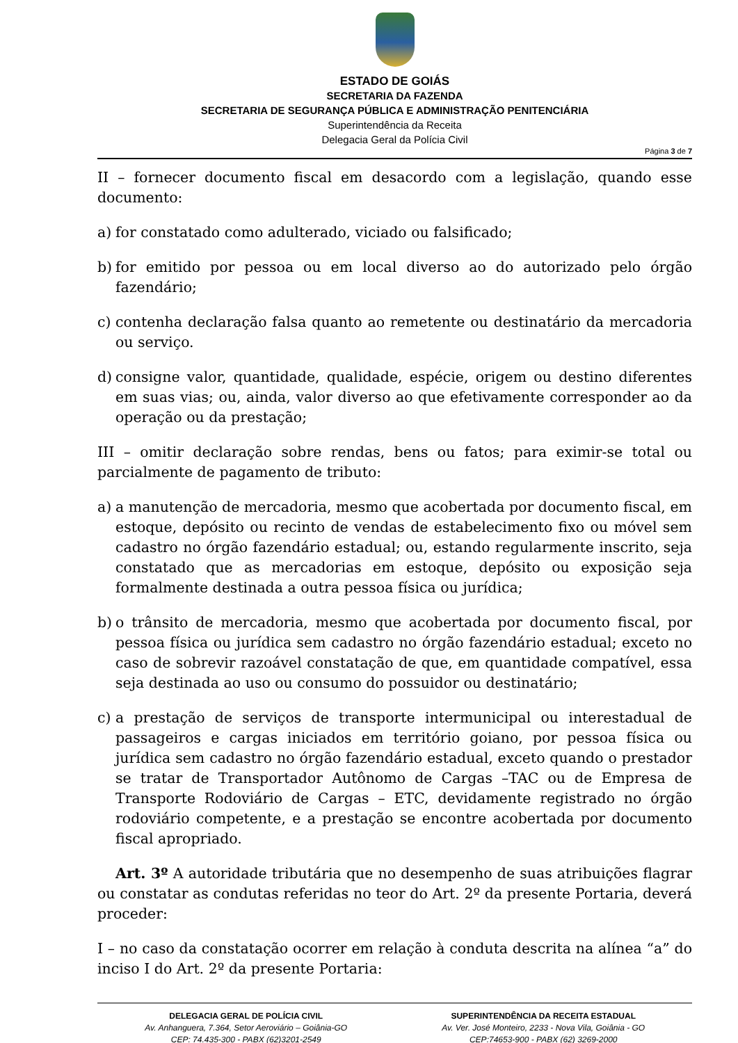ESTADO DE GOIÁS
SECRETARIA DA FAZENDA
SECRETARIA DE SEGURANÇA PÚBLICA E ADMINISTRAÇÃO PENITENCIÁRIA
Superintendência da Receita
Delegacia Geral da Polícia Civil
Página 3 de 7
II – fornecer documento fiscal em desacordo com a legislação, quando esse documento:
a) for constatado como adulterado, viciado ou falsificado;
b) for emitido por pessoa ou em local diverso ao do autorizado pelo órgão fazendário;
c) contenha declaração falsa quanto ao remetente ou destinatário da mercadoria ou serviço.
d) consigne valor, quantidade, qualidade, espécie, origem ou destino diferentes em suas vias; ou, ainda, valor diverso ao que efetivamente corresponder ao da operação ou da prestação;
III – omitir declaração sobre rendas, bens ou fatos; para eximir-se total ou parcialmente de pagamento de tributo:
a) a manutenção de mercadoria, mesmo que acobertada por documento fiscal, em estoque, depósito ou recinto de vendas de estabelecimento fixo ou móvel sem cadastro no órgão fazendário estadual; ou, estando regularmente inscrito, seja constatado que as mercadorias em estoque, depósito ou exposição seja formalmente destinada a outra pessoa física ou jurídica;
b) o trânsito de mercadoria, mesmo que acobertada por documento fiscal, por pessoa física ou jurídica sem cadastro no órgão fazendário estadual; exceto no caso de sobrevir razoável constatação de que, em quantidade compatível, essa seja destinada ao uso ou consumo do possuidor ou destinatário;
c) a prestação de serviços de transporte intermunicipal ou interestadual de passageiros e cargas iniciados em território goiano, por pessoa física ou jurídica sem cadastro no órgão fazendário estadual, exceto quando o prestador se tratar de Transportador Autônomo de Cargas –TAC ou de Empresa de Transporte Rodoviário de Cargas – ETC, devidamente registrado no órgão rodoviário competente, e a prestação se encontre acobertada por documento fiscal apropriado.
Art. 3º A autoridade tributária que no desempenho de suas atribuições flagrar ou constatar as condutas referidas no teor do Art. 2º da presente Portaria, deverá proceder:
I – no caso da constatação ocorrer em relação à conduta descrita na alínea “a” do inciso I do Art. 2º da presente Portaria:
DELEGACIA GERAL DE POLÍCIA CIVIL
Av. Anhanguera, 7.364, Setor Aeroviário – Goiânia-GO
CEP: 74.435-300 - PABX (62)3201-2549
SUPERINTENDÊNCIA DA RECEITA ESTADUAL
Av. Ver. José Monteiro, 2233 - Nova Vila, Goiânia - GO
CEP:74653-900 - PABX (62) 3269-2000